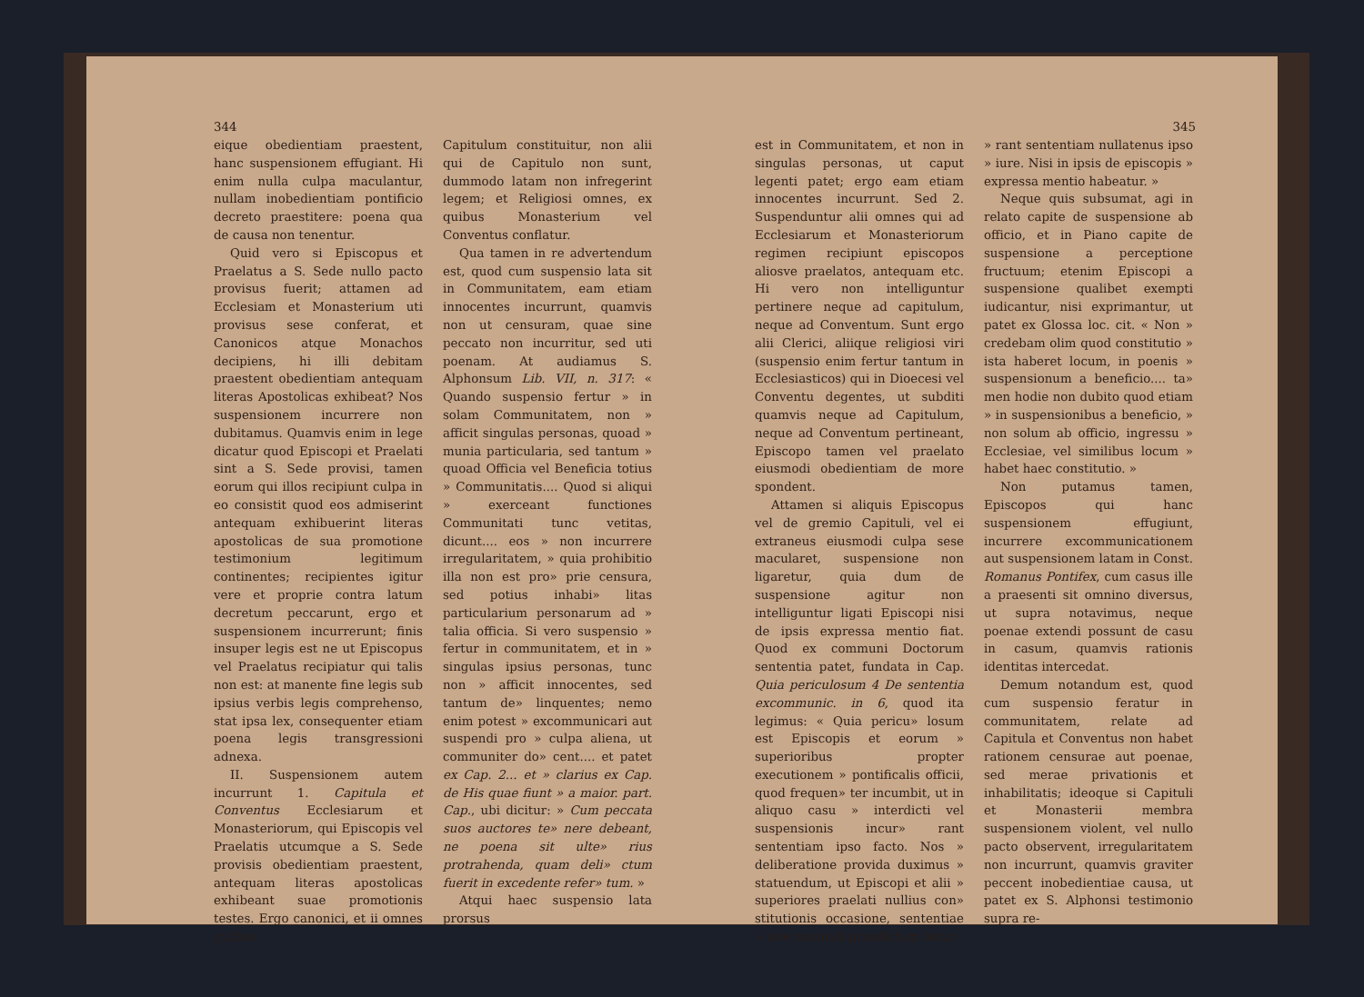344
eique obedientiam praestent, hanc suspensionem effugiant. Hi enim nulla culpa maculantur, nullam inobedientiam pontificio decreto praestitere: poena qua de causa non tenentur.
Quid vero si Episcopus et Praelatus a S. Sede nullo pacto provisus fuerit; attamen ad Ecclesiam et Monasterium uti provisus sese conferat, et Canonicos atque Monachos decipiens, hi illi debitam praestent obedientiam antequam literas Apostolicas exhibeat? Nos suspensionem incurrere non dubitamus. Quamvis enim in lege dicatur quod Episcopi et Praelati sint a S. Sede provisi, tamen eorum qui illos recipiunt culpa in eo consistit quod eos admiserint antequam exhibuerint literas apostolicas de sua promotione testimonium legitimum continentes; recipientes igitur vere et proprie contra latum decretum peccarunt, ergo et suspensionem incurrerunt; finis insuper legis est ne ut Episcopus vel Praelatus recipiatur qui talis non est: at manente fine legis sub ipsius verbis legis comprehenso, stat ipsa lex, consequenter etiam poena legis transgressioni adnexa.
II. Suspensionem autem incurrunt 1. Capitula et Conventus Ecclesiarum et Monasteriorum, qui Episcopis vel Praelatis utcumque a S. Sede provisis obedientiam praestent, antequam literas apostolicas exhibeant suae promotionis testes. Ergo canonici, et ii omnes quibus
Capitulum constituitur, non alii qui de Capitulo non sunt, dummodo latam non infregerint legem; et Religiosi omnes, ex quibus Monasterium vel Conventus conflatur.
Qua tamen in re advertendum est, quod cum suspensio lata sit in Communitatem, eam etiam innocentes incurrunt, quamvis non ut censuram, quae sine peccato non incurritur, sed uti poenam. At audiamus S. Alphonsum Lib. VII, n. 317: « Quando suspensio fertur » in solam Communitatem, non » afficit singulas personas, quoad » munia particularia, sed tantum » quoad Officia vel Beneficia totius » Communitatis.... Quod si aliqui » exerceant functiones Communitati tunc vetitas, dicunt.... eos » non incurrere irregularitatem, » quia prohibitio illa non est pro» prie censura, sed potius inhabi» litas particularium personarum ad » talia officia. Si vero suspensio » fertur in communitatem, et in » singulas ipsius personas, tunc non » afficit innocentes, sed tantum de» linquentes; nemo enim potest » excommunicari aut suspendi pro » culpa aliena, ut communiter do» cent.... et patet ex Cap. 2... et » clarius ex Cap. de His quae fiunt » a maior. part. Cap., ubi dicitur: » Cum peccata suos auctores te» nere debeant, ne poena sit ulte» rius protrahenda, quam deli» ctum fuerit in excedente refer» tum. »
Atqui haec suspensio lata prorsus
345
est in Communitatem, et non in singulas personas, ut caput legenti patet; ergo eam etiam innocentes incurrunt. Sed 2. Suspenduntur alii omnes qui ad Ecclesiarum et Monasteriorum regimen recipiunt episcopos aliosve praelatos, antequam etc. Hi vero non intelliguntur pertinere neque ad capitulum, neque ad Conventum. Sunt ergo alii Clerici, aliique religiosi viri (suspensio enim fertur tantum in Ecclesiasticos) qui in Dioecesi vel Conventu degentes, ut subditi quamvis neque ad Capitulum, neque ad Conventum pertineant, Episcopo tamen vel praelato eiusmodi obedientiam de more spondent.
Attamen si aliquis Episcopus vel de gremio Capituli, vel ei extraneus eiusmodi culpa sese macularet, suspensione non ligaretur, quia dum de suspensione agitur non intelliguntur ligati Episcopi nisi de ipsis expressa mentio fiat. Quod ex communi Doctorum sententia patet, fundata in Cap. Quia periculosum 4 De sententia excommunic. in 6, quod ita legimus: « Quia pericu» losum est Episcopis et eorum » superioribus propter executionem » pontificalis officii, quod frequen» ter incumbit, ut in aliquo casu » interdicti vel suspensionis incur» rant sententiam ipso facto. Nos » deliberatione provida duximus » statuendum, ut Episcopi et alii » superiores praelati nullius con» stitutionis occasione, sententiae » sive mandati praedictam incur-
» rant sententiam nullatenus ipso » iure. Nisi in ipsis de episcopis » expressa mentio habeatur. »
Neque quis subsumat, agi in relato capite de suspensione ab officio, et in Piano capite de suspensione a perceptione fructuum; etenim Episcopi a suspensione qualibet exempti iudicantur, nisi exprimantur, ut patet ex Glossa loc. cit. « Non » credebam olim quod constitutio » ista haberet locum, in poenis » suspensionum a beneficio.... ta» men hodie non dubito quod etiam » in suspensionibus a beneficio, » non solum ab officio, ingressu » Ecclesiae, vel similibus locum » habet haec constitutio. »
Non putamus tamen, Episcopos qui hanc suspensionem effugiunt, incurrere excommunicationem aut suspensionem latam in Const. Romanus Pontifex, cum casus ille a praesenti sit omnino diversus, ut supra notavimus, neque poenae extendi possunt de casu in casum, quamvis rationis identitas intercedat.
Demum notandum est, quod cum suspensio feratur in communitatem, relate ad Capitula et Conventus non habet rationem censurae aut poenae, sed merae privationis et inhabilitatis; ideoque si Capituli et Monasterii membra suspensionem violent, vel nullo pacto observent, irregularitatem non incurrunt, quamvis graviter peccent inobedientiae causa, ut patet ex S. Alphonsi testimonio supra re-